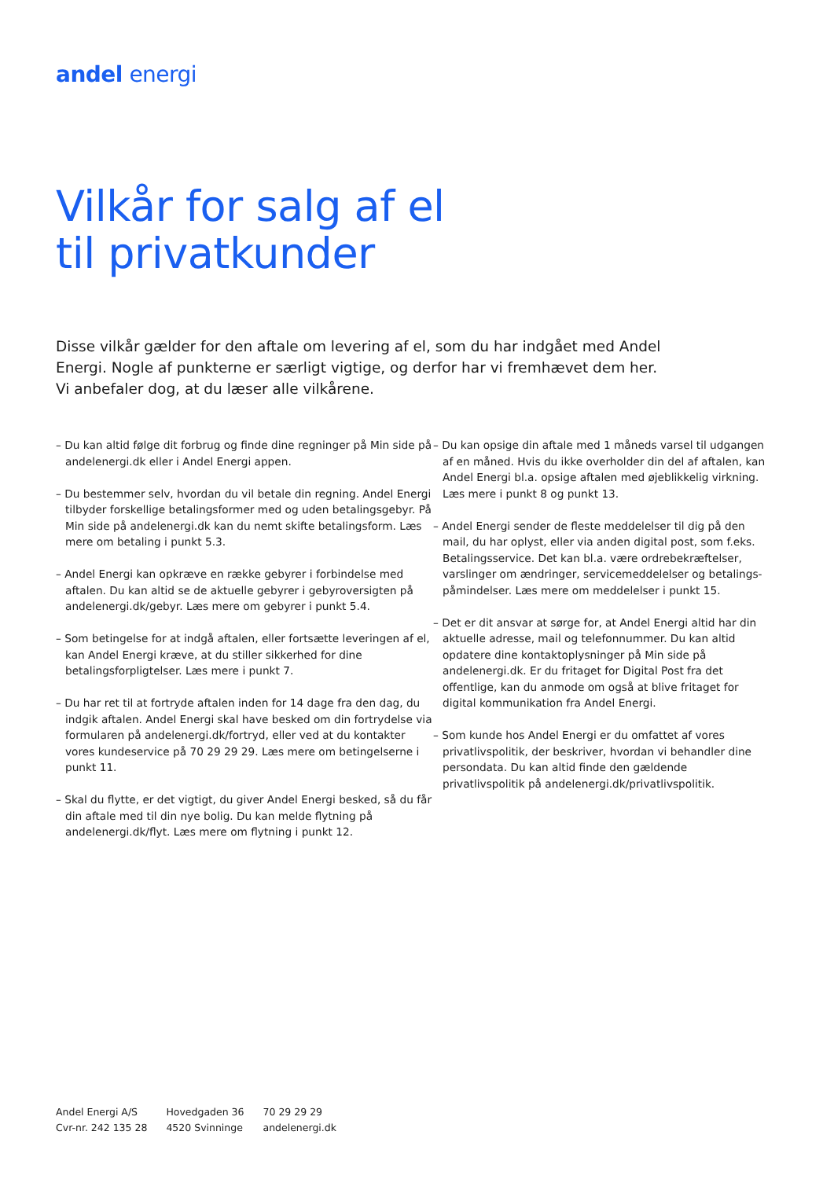andel energi
Vilkår for salg af el
til privatkunder
Disse vilkår gælder for den aftale om levering af el, som du har indgået med Andel Energi. Nogle af punkterne er særligt vigtige, og derfor har vi fremhævet dem her. Vi anbefaler dog, at du læser alle vilkårene.
– Du kan altid følge dit forbrug og finde dine regninger på Min side på andelenergi.dk eller i Andel Energi appen.
– Du bestemmer selv, hvordan du vil betale din regning. Andel Energi tilbyder forskellige betalingsformer med og uden betalingsgebyr. På Min side på andelenergi.dk kan du nemt skifte betalingsform. Læs mere om betaling i punkt 5.3.
– Andel Energi kan opkræve en række gebyrer i forbindelse med aftalen. Du kan altid se de aktuelle gebyrer i gebyr­oversigten på andelenergi.dk/gebyr. Læs mere om gebyrer i punkt 5.4.
– Som betingelse for at indgå aftalen, eller fortsætte leve­ringen af el, kan Andel Energi kræve, at du stiller sikkerhed for dine betalingsforpligtelser. Læs mere i punkt 7.
– Du har ret til at fortryde aftalen inden for 14 dage fra den dag, du indgik aftalen. Andel Energi skal have besked om din fortrydelse via formularen på andelenergi.dk/fortryd, eller ved at du kontakter vores kundeservice på 70 29 29 29. Læs mere om betingelserne i punkt 11.
– Skal du flytte, er det vigtigt, du giver Andel Energi besked, så du får din aftale med til din nye bolig. Du kan melde flyt­ning på andelenergi.dk/flyt. Læs mere om flytning i punkt 12.
– Du kan opsige din aftale med 1 måneds varsel til udgangen af en måned. Hvis du ikke overholder din del af aftalen, kan Andel Energi bl.a. opsige aftalen med øjeblikkelig virkning. Læs mere i punkt 8 og punkt 13.
– Andel Energi sender de fleste meddelelser til dig på den mail, du har oplyst, eller via anden digital post, som f.eks. Betalingsservice. Det kan bl.a. være ordrebekræftelser, varslinger om ændringer, servicemeddelelser og betalings­påmindelser. Læs mere om meddelelser i punkt 15.
– Det er dit ansvar at sørge for, at Andel Energi altid har din aktuelle adresse, mail og telefonnummer. Du kan altid opdatere dine kontaktoplysninger på Min side på andelenergi.dk. Er du fritaget for Digital Post fra det offentlige, kan du anmode om også at blive fritaget for digital kommunikation fra Andel Energi.
– Som kunde hos Andel Energi er du omfattet af vores privatlivspolitik, der beskriver, hvordan vi behandler dine persondata. Du kan altid finde den gældende privatlivspolitik på andelenergi.dk/privatlivspolitik.
Andel Energi A/S
Cvr-nr. 242 135 28
Hovedgaden 36
4520 Svinninge
70 29 29 29
andelenergi.dk